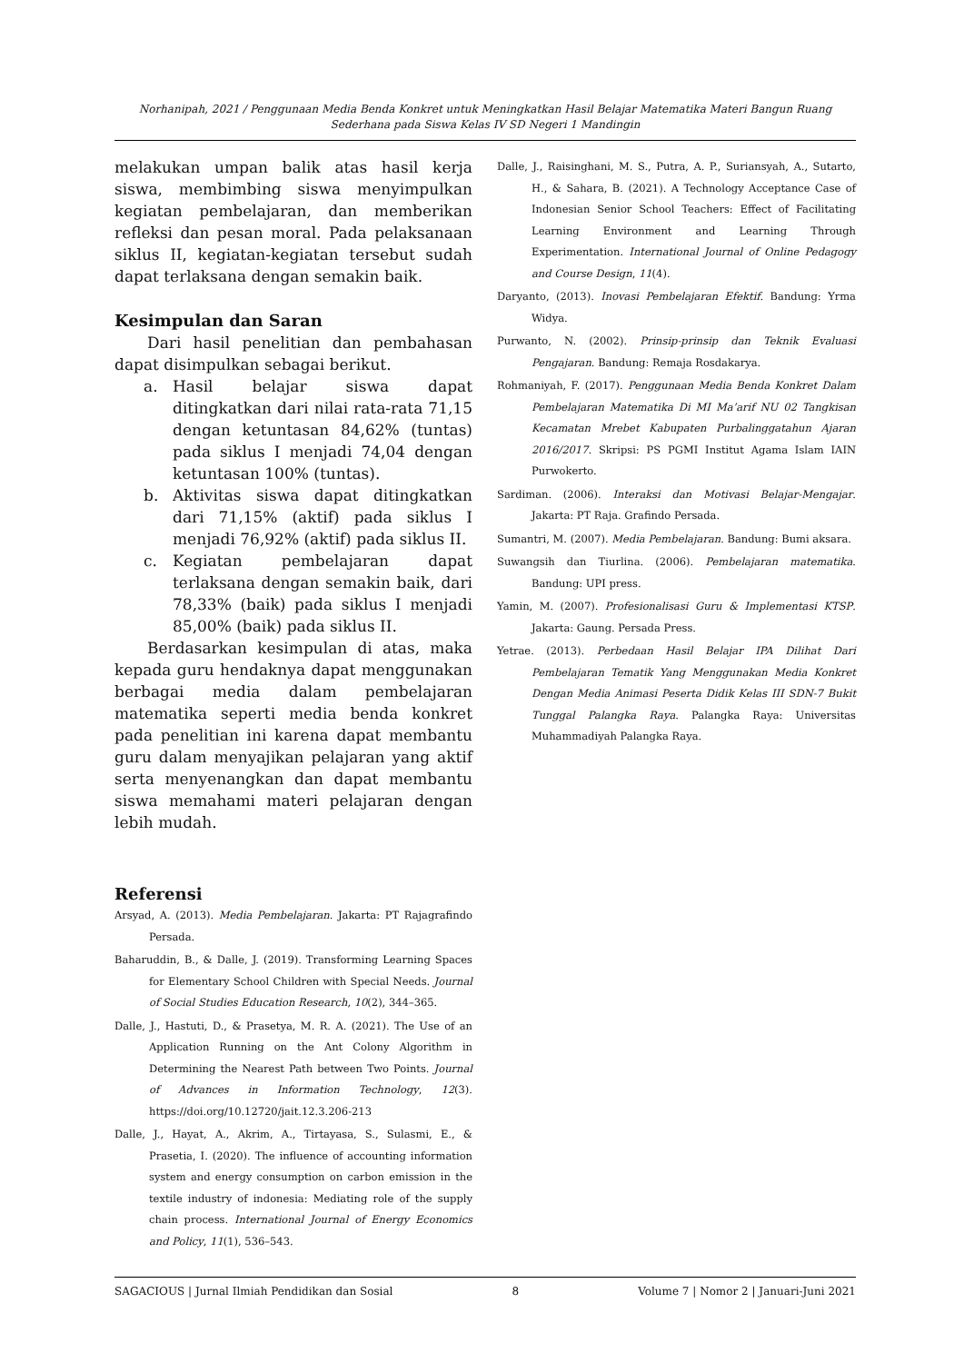Norhanipah, 2021 / Penggunaan Media Benda Konkret untuk Meningkatkan Hasil Belajar Matematika Materi Bangun Ruang Sederhana pada Siswa Kelas IV SD Negeri 1 Mandingin
melakukan umpan balik atas hasil kerja siswa, membimbing siswa menyimpulkan kegiatan pembelajaran, dan memberikan refleksi dan pesan moral. Pada pelaksanaan siklus II, kegiatan-kegiatan tersebut sudah dapat terlaksana dengan semakin baik.
Kesimpulan dan Saran
Dari hasil penelitian dan pembahasan dapat disimpulkan sebagai berikut.
a. Hasil belajar siswa dapat ditingkatkan dari nilai rata-rata 71,15 dengan ketuntasan 84,62% (tuntas) pada siklus I menjadi 74,04 dengan ketuntasan 100% (tuntas).
b. Aktivitas siswa dapat ditingkatkan dari 71,15% (aktif) pada siklus I menjadi 76,92% (aktif) pada siklus II.
c. Kegiatan pembelajaran dapat terlaksana dengan semakin baik, dari 78,33% (baik) pada siklus I menjadi 85,00% (baik) pada siklus II.
Berdasarkan kesimpulan di atas, maka kepada guru hendaknya dapat menggunakan berbagai media dalam pembelajaran matematika seperti media benda konkret pada penelitian ini karena dapat membantu guru dalam menyajikan pelajaran yang aktif serta menyenangkan dan dapat membantu siswa memahami materi pelajaran dengan lebih mudah.
Referensi
Arsyad, A. (2013). Media Pembelajaran. Jakarta: PT Rajagrafindo Persada.
Baharuddin, B., & Dalle, J. (2019). Transforming Learning Spaces for Elementary School Children with Special Needs. Journal of Social Studies Education Research, 10(2), 344–365.
Dalle, J., Hastuti, D., & Prasetya, M. R. A. (2021). The Use of an Application Running on the Ant Colony Algorithm in Determining the Nearest Path between Two Points. Journal of Advances in Information Technology, 12(3). https://doi.org/10.12720/jait.12.3.206-213
Dalle, J., Hayat, A., Akrim, A., Tirtayasa, S., Sulasmi, E., & Prasetia, I. (2020). The influence of accounting information system and energy consumption on carbon emission in the textile industry of indonesia: Mediating role of the supply chain process. International Journal of Energy Economics and Policy, 11(1), 536–543.
Dalle, J., Raisinghani, M. S., Putra, A. P., Suriansyah, A., Sutarto, H., & Sahara, B. (2021). A Technology Acceptance Case of Indonesian Senior School Teachers: Effect of Facilitating Learning Environment and Learning Through Experimentation. International Journal of Online Pedagogy and Course Design, 11(4).
Daryanto, (2013). Inovasi Pembelajaran Efektif. Bandung: Yrma Widya.
Purwanto, N. (2002). Prinsip-prinsip dan Teknik Evaluasi Pengajaran. Bandung: Remaja Rosdakarya.
Rohmaniyah, F. (2017). Penggunaan Media Benda Konkret Dalam Pembelajaran Matematika Di MI Ma’arif NU 02 Tangkisan Kecamatan Mrebet Kabupaten Purbalinggatahun Ajaran 2016/2017. Skripsi: PS PGMI Institut Agama Islam IAIN Purwokerto.
Sardiman. (2006). Interaksi dan Motivasi Belajar-Mengajar. Jakarta: PT Raja. Grafindo Persada.
Sumantri, M. (2007). Media Pembelajaran. Bandung: Bumi aksara.
Suwangsih dan Tiurlina. (2006). Pembelajaran matematika. Bandung: UPI press.
Yamin, M. (2007). Profesionalisasi Guru & Implementasi KTSP. Jakarta: Gaung. Persada Press.
Yetrae. (2013). Perbedaan Hasil Belajar IPA Dilihat Dari Pembelajaran Tematik Yang Menggunakan Media Konkret Dengan Media Animasi Peserta Didik Kelas III SDN-7 Bukit Tunggal Palangka Raya. Palangka Raya: Universitas Muhammadiyah Palangka Raya.
SAGACIOUS | Jurnal Ilmiah Pendidikan dan Sosial 8 Volume 7 | Nomor 2 | Januari-Juni 2021